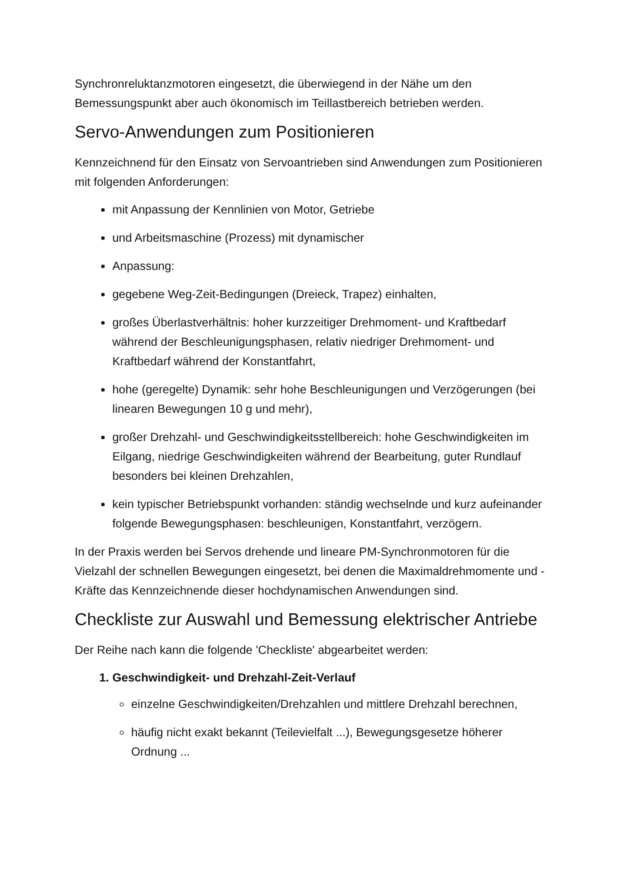Synchronreluktanzmotoren eingesetzt, die überwiegend in der Nähe um den Bemessungspunkt aber auch ökonomisch im Teillastbereich betrieben werden.
Servo-Anwendungen zum Positionieren
Kennzeichnend für den Einsatz von Servoantrieben sind Anwendungen zum Positionieren mit folgenden Anforderungen:
mit Anpassung der Kennlinien von Motor, Getriebe
und Arbeitsmaschine (Prozess) mit dynamischer
Anpassung:
gegebene Weg-Zeit-Bedingungen (Dreieck, Trapez) einhalten,
großes Überlastverhältnis: hoher kurzzeitiger Drehmoment- und Kraftbedarf während der Beschleunigungsphasen, relativ niedriger Drehmoment- und Kraftbedarf während der Konstantfahrt,
hohe (geregelte) Dynamik: sehr hohe Beschleunigungen und Verzögerungen (bei linearen Bewegungen 10 g und mehr),
großer Drehzahl- und Geschwindigkeitsstellbereich: hohe Geschwindigkeiten im Eilgang, niedrige Geschwindigkeiten während der Bearbeitung, guter Rundlauf besonders bei kleinen Drehzahlen,
kein typischer Betriebspunkt vorhanden: ständig wechselnde und kurz aufeinander folgende Bewegungsphasen: beschleunigen, Konstantfahrt, verzögern.
In der Praxis werden bei Servos drehende und lineare PM-Synchronmotoren für die Vielzahl der schnellen Bewegungen eingesetzt, bei denen die Maximaldrehmomente und -Kräfte das Kennzeichnende dieser hochdynamischen Anwendungen sind.
Checkliste zur Auswahl und Bemessung elektrischer Antriebe
Der Reihe nach kann die folgende 'Checkliste' abgearbeitet werden:
1. Geschwindigkeit- und Drehzahl-Zeit-Verlauf
einzelne Geschwindigkeiten/Drehzahlen und mittlere Drehzahl berechnen,
häufig nicht exakt bekannt (Teilevielfalt ...), Bewegungsgesetze höherer Ordnung ...